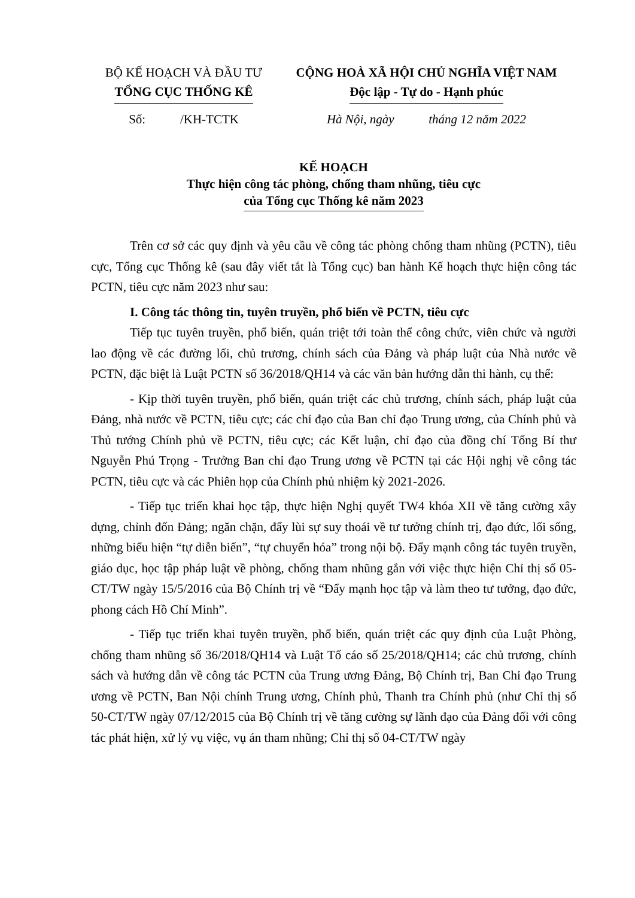BỘ KẾ HOẠCH VÀ ĐẦU TƯ
TỔNG CỤC THỐNG KÊ
Số: /KH-TCTK
CỘNG HOÀ XÃ HỘI CHỦ NGHĨA VIỆT NAM
Độc lập - Tự do - Hạnh phúc
Hà Nội, ngày tháng 12 năm 2022
KẾ HOẠCH
Thực hiện công tác phòng, chống tham nhũng, tiêu cực
của Tổng cục Thống kê năm 2023
Trên cơ sở các quy định và yêu cầu về công tác phòng chống tham nhũng (PCTN), tiêu cực, Tổng cục Thống kê (sau đây viết tắt là Tổng cục) ban hành Kế hoạch thực hiện công tác PCTN, tiêu cực năm 2023 như sau:
I. Công tác thông tin, tuyên truyền, phổ biến về PCTN, tiêu cực
Tiếp tục tuyên truyền, phổ biến, quán triệt tới toàn thể công chức, viên chức và người lao động về các đường lối, chủ trương, chính sách của Đảng và pháp luật của Nhà nước về PCTN, đặc biệt là Luật PCTN số 36/2018/QH14 và các văn bản hướng dẫn thi hành, cụ thể:
- Kịp thời tuyên truyền, phổ biến, quán triệt các chủ trương, chính sách, pháp luật của Đảng, nhà nước về PCTN, tiêu cực; các chỉ đạo của Ban chỉ đạo Trung ương, của Chính phủ và Thủ tướng Chính phủ về PCTN, tiêu cực; các Kết luận, chỉ đạo của đồng chí Tổng Bí thư Nguyễn Phú Trọng - Trưởng Ban chỉ đạo Trung ương về PCTN tại các Hội nghị về công tác PCTN, tiêu cực và các Phiên họp của Chính phủ nhiệm kỳ 2021-2026.
- Tiếp tục triển khai học tập, thực hiện Nghị quyết TW4 khóa XII về tăng cường xây dựng, chỉnh đốn Đảng; ngăn chặn, đẩy lùi sự suy thoái về tư tưởng chính trị, đạo đức, lối sống, những biểu hiện “tự diễn biến”, “tự chuyển hóa” trong nội bộ. Đẩy mạnh công tác tuyên truyền, giáo dục, học tập pháp luật về phòng, chống tham nhũng gắn với việc thực hiện Chỉ thị số 05-CT/TW ngày 15/5/2016 của Bộ Chính trị về “Đẩy mạnh học tập và làm theo tư tưởng, đạo đức, phong cách Hồ Chí Minh”.
- Tiếp tục triển khai tuyên truyền, phổ biến, quán triệt các quy định của Luật Phòng, chống tham nhũng số 36/2018/QH14 và Luật Tố cáo số 25/2018/QH14; các chủ trương, chính sách và hướng dẫn về công tác PCTN của Trung ương Đảng, Bộ Chính trị, Ban Chỉ đạo Trung ương về PCTN, Ban Nội chính Trung ương, Chính phủ, Thanh tra Chính phủ (như Chỉ thị số 50-CT/TW ngày 07/12/2015 của Bộ Chính trị về tăng cường sự lãnh đạo của Đảng đối với công tác phát hiện, xử lý vụ việc, vụ án tham nhũng; Chỉ thị số 04-CT/TW ngày